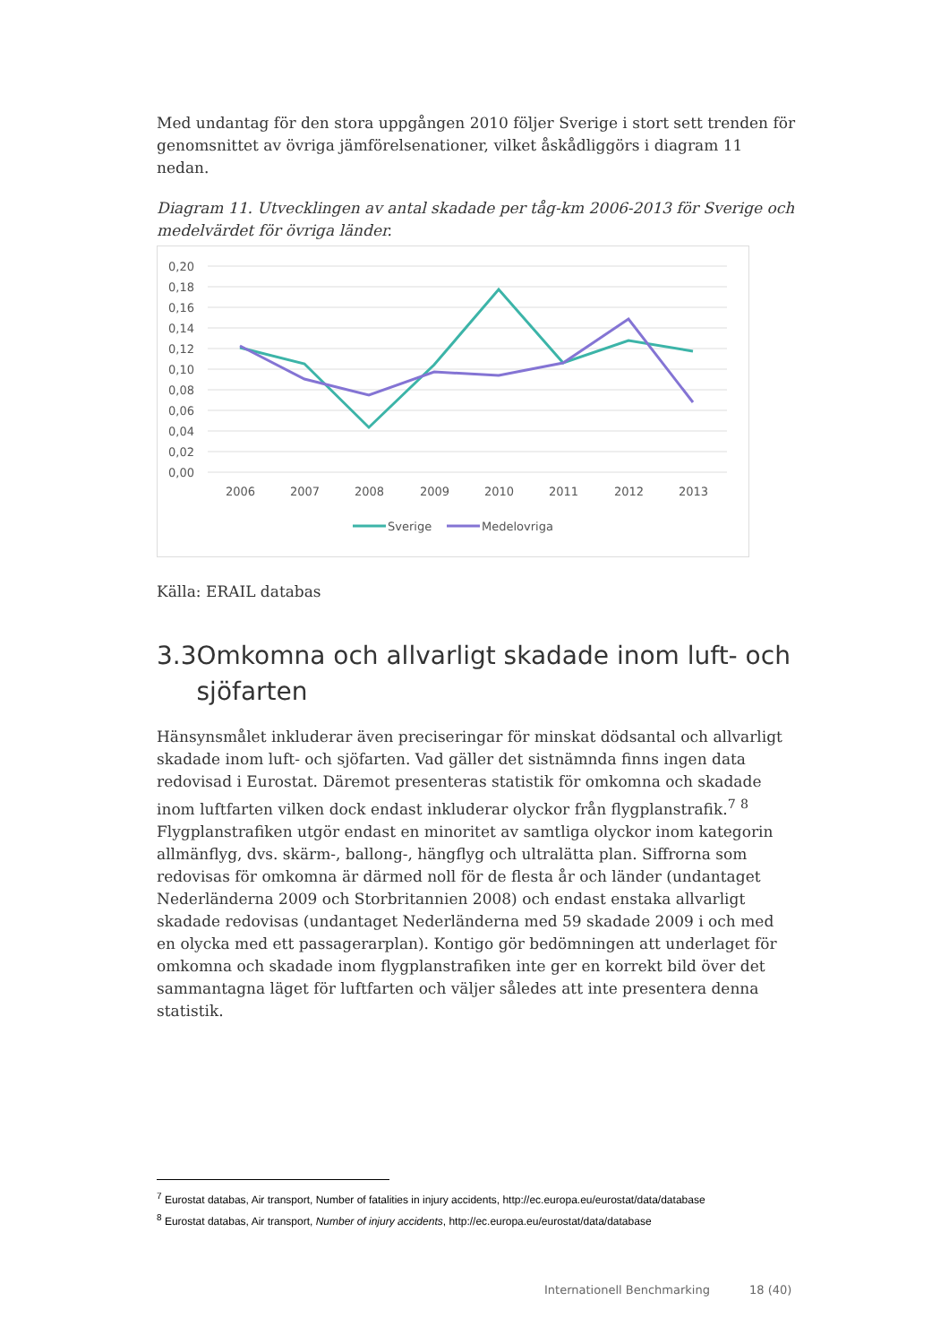Med undantag för den stora uppgången 2010 följer Sverige i stort sett trenden för genomsnittet av övriga jämförelsenationer, vilket åskådliggörs i diagram 11 nedan.
Diagram 11. Utvecklingen av antal skadade per tåg-km 2006-2013 för Sverige och medelvärdet för övriga länder.
0,20
0,18
0,16
0,14
0,12
0,10
0,08
0,06
0,04
0,02
0,00
2006
2007
2008
2009
2010
2011
2012
2013
Sverige
Medelovriga
Källa: ERAIL databas
3.3 Omkomna och allvarligt skadade inom luft- och sjöfarten
Hänsynsmålet inkluderar även preciseringar för minskat dödsantal och allvarligt skadade inom luft- och sjöfarten. Vad gäller det sistnämnda finns ingen data redovisad i Eurostat. Däremot presenteras statistik för omkomna och skadade inom luftfarten vilken dock endast inkluderar olyckor från flygplanstrafik.<sup>7</sup> <sup>8</sup> Flygplanstrafiken utgör endast en minoritet av samtliga olyckor inom kategorin allmänflyg, dvs. skärm-, ballong-, hängflyg och ultralätta plan. Siffrorna som redovisas för omkomna är därmed noll för de flesta år och länder (undantaget Nederländerna 2009 och Storbritannien 2008) och endast enstaka allvarligt skadade redovisas (undantaget Nederländerna med 59 skadade 2009 i och med en olycka med ett passagerarplan). Kontigo gör bedömningen att underlaget för omkomna och skadade inom flygplanstrafiken inte ger en korrekt bild över det sammantagna läget för luftfarten och väljer således att inte presentera denna statistik.
<sup>7</sup> Eurostat databas, Air transport, Number of fatalities in injury accidents, http://ec.europa.eu/eurostat/data/database
<sup>8</sup> Eurostat databas, Air transport, Number of injury accidents, http://ec.europa.eu/eurostat/data/database
Internationell Benchmarking 18 (40)